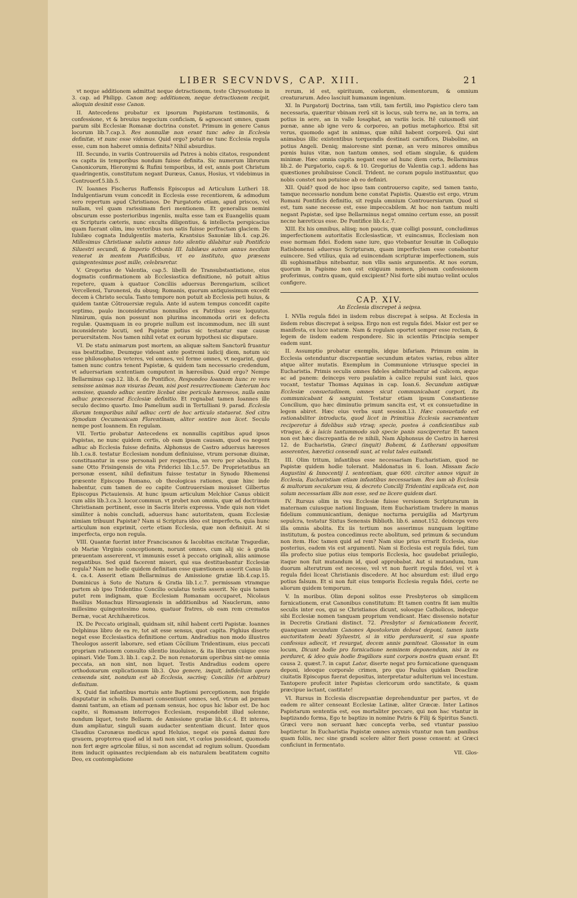LIBER SECVNDVS, CAP. XIII. 21
vt neque additionem admittat neque detractionem, teste Chrysostomo in 3. cap. ad Philipp. Canon neq; additionem, neque detractionem recipit, alioquin desinit esse Canon.
II. Antecedens probatur ex ipsorum Papistarum testimoniis, & confessione, vt & breuius negocium conficiam, & agnoscant omnes, quam parum sibi Ecclesiæ Romanæ doctrina constet. Primum in genere Canus locorum lib.7.cap.3. Res nonnullæ non erant tunc adeo in Ecclesia definitæ, vt nunc esse videmus. Quid ergo? potuit-ne tunc Ecclesia regula esse, cum non haberet omnia definita? Nihil absurdius.
III. Secundo, in variis Controuersiis ad Patres à nobis citatos, respondent ea capita iis temporibus nondum fuisse definita. Sic numerum librorum Canonicorum, Hieronymi & Rufini temporibus, id est, annis post Christum quadringentis, constitutum negant Duræus, Canus, Hosius, vt videbimus in Controuerf.5.lib.5.
IV. Ioannes Fischerus Roffensis Episcopus ad Articulum Lutheri 18. Indulgentiarum vsum concedit in Ecclesia esse recentiorem, & admodum sero repertum apud Christianos. De Purgatorio etiam, apud priscos, vel nullam, vel quam rarissimam fieri mentionem. Et generalius nemini obscurum esse posterioribus ingeniis, multa esse tam ex Euangeliis quam ex Scripturis cæteris, nunc exculta diligentius, & intellecta perspicacius quam fuerant olim, imo veteribus non satis fuisse perfractam glaciem. De Iubilæo cognata Indulgentiis materia, Krantsius Saxoniæ lib.4. cap.26. Millesimus Christianæ salutis annus toto silentio dilabitur sub Pontificio Siluestri secundi, & Imperio Othonis III. Iubilæus autem annus necdum venerat in mentem Pontificibus, vt eo instituto, quo præsens quingentesimus post mille, celebraretur.
V. Gregorius de Valentia, cap.5. libelli de Transubstantiatione, eius dogmatis confirmationem ab Ecclesiastica definitione, nō potuit altius repetere, quam à quatuor Conciliis aduersus Berengarium, scilicet Vercellensi, Turonensi, du obusq; Romanis, quorum antiquissimum excedit decem à Christo secula. Tanto tempore non potuit ab Ecclesia peti huius, & quidem tantæ Cōtrouersiæ regula. Ante id autem tempus concedit capite septimo, paulo inconsideratius nonnullos ex Patribus esse loquutos. Nimirum, quia non possunt non plurima incommoda oriri ex defectu regulæ. Quamquam in eo proprie nullum est incommodum, nec illi sunt inconsiderate locuti, sed Papistæ potius sic testantur suæ causæ peruersitatem. Nos tamen nihil vetat ex eorum hypothesi sic disputare.
VI. De statu animarum post mortem, an aliquæ saltem Sanctorū fruantur sua beatitudine, Deumque videant ante postremi iudicij diem, notum sic esse philosophatos veteres, vel omnes, vel ferme omnes, vt negarint, quod tamen nunc contra tenent Papistæ, & quidem tam necessario credendum, vt aduersariam sententiam computent in hæresibus. Quid ergo? Nempe Bellarminus cap.12. lib.4. de Pontifice, Respondeo Ioannem hunc re vera sensisse animas non visuras Deum, nisi post resurrectionem: Cæterum hoc sensisse, quando adhuc sentire licebat sine periculo hæreseos, nulla enim adhuc præcesserat Ecclesiæ definitio. Et regnabat tamen Ioannes ille seculo decimo quarto. Imo Pamelium audi in Tertulliani 9. parad. Ecclesia illorum temporibus nihil adhuc certi de hoc articulo statuerat. Sed citra Synodum Oecumenicam Florentinam, aliter sentire non licet. Seculo nempe post Ioannem. En regulam.
VII. Tertio probatur Antecedens ex nonnullis capitibus apud ipsos Papistas, ne nunc quidem certis, ob eam ipsam causam, quod ea negent adhuc ab Ecclesia fuisse definita. Alphonsus de Castro aduersus hæreses lib.1.ca.8. testatur Ecclesiam nondum definiuisse, vtrum personæ diuinæ, constituantur in esse personali per respectiua, an vero per absoluta. Et sane Otto Frisingensis de vita Friderici lib.1.c.57. De Proprietatibus an personæ essent, nihil definitum fuisse testatur in Synodo Rhemensi præsente Episcopo Romano, ob theologicas rationes, quæ hinc inde habentur, cum tamen de eo capite Controuersiam mouisset Gilbertus Episcopus Pictauiensis. At hunc ipsum articulum Melchior Canus obiicit cum aliis lib.3.ca.3. locor.commun. vt probet non omnia, quæ ad doctrinam Christianam pertinent, esse in Sacris literis expressa. Vnde quis non videt similiter à nobis concludi, aduersus hanc autoritatem, quam Ecclesiæ nimiam tribuunt Papistæ? Nam si Scriptura ideo est imperfecta, quia hunc articulum non exprimit, certe etiam Ecclesia, quæ non definiuit. At si imperfecta, ergo non regula.
VIII. Quantæ fuerint inter Franciscanos & Iacobitas excitatæ Tragœdiæ, ob Mariæ Virginis conceptionem, norunt omnes, cum alij sic à gratia præuentam assererent, vt immunis esset à peccato originali, aliis animose negantibus. Sed quid facerent miseri, qui sua destituebantur Ecclesiæ regula? Nam ne hodie quidem definitam esse quæstionem asserit Canus lib 4. ca.4. Asserit etiam Bellarminus de Amissione gratiæ lib.4.cap.15. Dominicus à Soto de Natura & Gratia lib.1.c.7. permissam vtramque partem ab ipso Tridentino Concilio oculatus testis asserit. Ne quis tamen putet rem indignam, quæ Ecclesiam Romanam occuparet, Nicolaus Basilius Monachus Hirsaugiensis in additionibus ad Nauclerum, anno millesimo quingentesimo nono, quatuor fratres, ob eam rem crematos Bernæ, vocat Archihæreticos.
IX. De Peccato originali, quidnam sit, nihil habent certi Papistæ. Ioannes Delphinus libro de ea re, tot ait esse sensus, quot capita. Pighius diserte negat esse Ecclesiastica definitione certum. Andradius non modo illustres Theologos asserit laborare, sed etiam Cōcilium Tridentinum, eius peccati propriam rationem consulto silentio inuoluisse, & ita liberum cuique esse opinari. Vide Tom.3. lib.1. cap.2. De non renatorum operibus sint-ne omnia peccata, an non sint, non liquet. Testis Andradius eodem opere orthodoxarum explicationum lib.3. Quo genere, inquit, infidelium opera censenda sint, nondum est ab Ecclesia, sacrisq; Conciliis (vt arbitror) definitum.
X. Quid fiat infantibus mortuis ante Baptismi perceptionem, non frigide disputatur in scholis. Damnari consentiunt omnes, sed, vtrum ad pœnam damni tantum, an etiam ad pœnam sensus, hoc opus hic labor est. De hoc capite, si Romanam interroges Ecclesiam, respondebit illud solenne, nondum liquet, teste Bellarm. de Amissione gratiæ lib.6.c.4. Et interea, dum ampliatur, singuli suam audacter sententiam dicunt. Inter quos Claudius Caronæus medicus apud Heluios, negat eis pœnā damni fore grauem, propterea quod ad id nati non sint, vt cœlos possideant, quomodo non fert ægre agricolæ filius, si non ascendat ad regium solium. Quosdam item inducit opinantes recipiendam ab eis naturalem beatitatem cognito Deo, ex contemplatione
rerum, id est, spirituum, cœlorum, elementorum, & omnium creaturarum. Adeo lasciuit humanum ingenium.
XI. In Purgatorij Doctrina, tam vtili, tam fertili, imo Papistico clero tam necessaria, quæritur vbinam rerū sit is locus, sub terra ne, an in terra, an potius in aere, an in valle Iosaphat, an variis locis. Itē cuiusmodi sint pœnæ, anne ab igne vero & corporeo, an potius metaphorico. Etsi sit verus, quomodo agat in animas, quæ nihil habent corporeū. Qui sint animabus illic existentibus torquendis destinati carnifices, Diaboline, an potius Angeli. Deniq; maioresne sint pœnæ, an vero minores omnibus pœnis huius vitæ, non tantum omnes, sed etiam singulæ, & quidem minimæ. Hæc omnia capita negant esse ad hunc diem certa, Bellarminus lib.2. de Purgatorio, cap.6. & 10. Gregorius de Valentia cap.1. addens has quæstiones prohibuisse Concil. Trident. ne coram populo instituantur, quo nobis constet non potuisse ab eo definiri.
XII. Quid? quod de hoc ipso tam controuerso capite, sed tamen tanto, tamque necessario nondum bene constat Papistis. Quæstio est ergo, vtrum Romani Pontificis definitio, sit regula omnium Controuersiarum. Quod si est, tum sane necesse est, esse impeccabilem. At hoc non tantum multi negant Papistæ, sed ipse Bellarminus negat omnino certum esse, an possit necne hæreticus esse. De Pontifice lib.4.c.7.
XIII. Ex his omnibus, aliisq; non paucis, quæ colligi possunt, concludimus imperfectionem autoritatis Ecclesiasticæ, vt euincamus, Ecclesiam non esse normam fidei. Eodem sane iure, quo vtebantur Iesuitæ in Colloquio Ratisbonensi aduersus Scripturam, quam imperfectam esse conabantur euincere. Sed vtilius, quia ad euincendam scripturæ imperfectionem, suis illi sophismatibus nitebantur, non vllis sanis argumentis. At nos eorum, quorum in Papismo non est exiguum nomen, plenam confessionem proferimus, contra quam, quid excipient? Nisi forte sibi mutuo velint oculos configere.
CAP. XIV.
An Ecclesia discrepet à seipsa.
I. NVlla regula fidei in iisdem rebus discrepat à seipsa. At Ecclesia in iisdem rebus discrepat à seipsa. Ergo non est regula fidei. Maior est per se manifesta, ex luce naturæ. Nam & regulam oportet semper esse rectam, & legem de iisdem eadem respondere. Sic in scientiis Principia semper eadem sunt.
II. Assumptio probatur exemplis, idque bifariam. Primum enim in Ecclesia ostenduntur discrepantiæ secundum ætates varias, rebus aliter atque aliter mutatis. Exemplum in Communione vtriusque speciei in Eucharistia. Primis seculis omnes fideles admittebantur ad calicem, æque ac ad panem: deinceps vero paulatim à calice repulsi sunt laici, quos vocant, testatur Thomas Aquinas in cap. Ioan.6. Secundum antiquæ Ecclesiæ consuetudinem, omnes sicut communicabant corpori, ita communicabant & sanguini. Testatur etiam ipsum Constantiense Concilium, quo hæc diminutio primum sancita est, vt ex consuetudine in legem abiret. Hæc eius verba sunt session.13. Hæc consuetudo est rationabiliter introducta, quod licet in Primitiua Ecclesia sacramentum reciperetur à fidelibus sub vtraq; specie, postea à conficientibus sub vtraque, & à laicis tantummodo sub specie panis susciperetur. Et tamen non est hæc discrepantia de re nihili, Nam Alphonsus de Castro in hæresi 12. de Eucharistia, Græci (inquit) Bohemi, & Lutherani oppositum asserentes, hæretici censendi sunt, at velut tales euitandi.
III. Olim tritum, infantibus esse necessariam Eucharistiam, quod ne Papistæ quidem hodie tolerant. Maldonatus in 6. Ioan. Missam facio Augustini & Innocentij I. sententiam, quæ 600. circiter annos viguit in Ecclesia, Eucharistiam etiam infantibus necessariam. Res iam ab Ecclesia & multorum seculorum vsu, & decreto Concilij Tridentini explicata est, non solum necessariam illis non esse, sed ne licere quidem dari.
IV. Rursus olim in vsu Ecclesiæ fuisse versionem Scripturarum in maternam cuiusque nationi linguam, item Eucharistiam tradere in manus fidelium communicantium, denique nocturna peruigilia ad Martyrum sepulcra, testatur Sixtus Senensis Biblioth. lib.6. annot.152. deinceps vero illa omnia abolita. Ex iis tertium nos asserimus nunquam legitime institutum, & postea concedimus recte abolitum, sed primum & secundum non item. Hoc tamen quid ad rem? Nam siue prius errarit Ecclesia, siue posterius, eadem vis est argumenti. Nam si Ecclesia est regula fidei, tum illa profecto siue potius eius temporis Ecclesia, hoc gaudebat priuilegio, itaque non fuit mutandum id, quod approbabat. Aut si mutandum, tum duorum alterutrum est necesse, vel vt non fuerit regula fidei, vel vt à regula fidei liceat Christianis discedere. At hoc absurdum est: illud ergo potius falsum. Et si non fuit eius temporis Ecclesia regula fidei, certe ne aliorum quidem temporum.
V. In moribus. Olim deponi solitos esse Presbyteros ob simplicem fornicationem, erat Canonibus constitutum: Et tamen contra fit iam multis seculis inter eos, qui se Christianos dicunt, solosque Catholicos, indeque sibi Ecclesiæ nomen tanquam proprium vendicant. Hæc dissensio notatur in Decretis Gratiani distinct. 72. Presbyter si fornicationem fecerit, quanquam secundum Canones Apostolorum debeat deponi, tamen iuxta auctoritatem beati Syluestri, si in vitio perdurauerit, si sua sponte confessus adiecit, vt resurgat, decem annis pœniteat. Glossator in eum locum, Dicunt hodie pro fornicatione neminem deponendum, nisi in ea perduret, & ideo quia hodie fragiliora sunt corpora nostra quam erant. Et causa 2. quæst.7. in caput Lator, diserte negat pro fornicatione quenquam deponi, ideoque corporale crimen, pro quo Paulus quidam Deacliræ ciuitatis Episcopus fuerat depositus, interpretatur adulterium vel incestum. Tantopere profecit inter Papistas clericorum ordo sanctitate, & quam præcipue iactant, castitate!
VI. Rursus in Ecclesia discrepantiæ deprehenduntur per partes, vt de eadem re aliter censeant Ecclesiæ Latinæ, aliter Græcæ. Inter Latinos Papistarum sententia est, eos mortaliter peccare, qui non hac vtantur in baptizando forma, Ego te baptizo in nomine Patris & Filij & Spiritus Sancti. Græci vero non seruant hæc concepta verba, sed vtuntur passiuo baptizetur. In Eucharistia Papistæ omnes azymis vtuntur non tam panibus quam foliis, nec sine grandi scelere aliter fieri posse censent: at Græci conficiunt in fermentato.
VII. Glos-